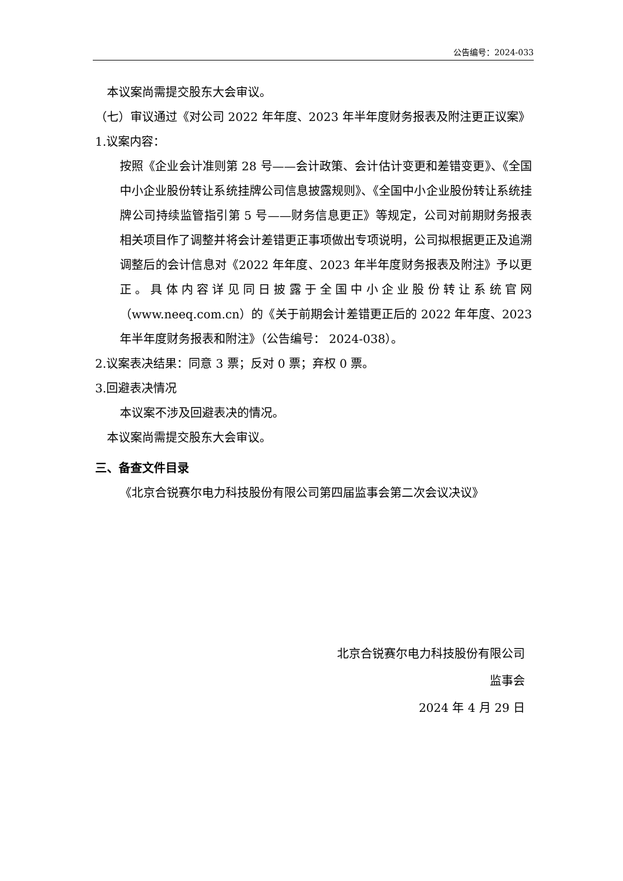公告编号：2024-033
本议案尚需提交股东大会审议。
（七）审议通过《对公司 2022 年年度、2023 年半年度财务报表及附注更正议案》
1.议案内容：
按照《企业会计准则第 28 号——会计政策、会计估计变更和差错变更》、《全国中小企业股份转让系统挂牌公司信息披露规则》、《全国中小企业股份转让系统挂牌公司持续监管指引第 5 号——财务信息更正》等规定，公司对前期财务报表相关项目作了调整并将会计差错更正事项做出专项说明，公司拟根据更正及追溯调整后的会计信息对《2022 年年度、2023 年半年度财务报表及附注》予以更正。具体内容详见同日披露于全国中小企业股份转让系统官网（www.neeq.com.cn）的《关于前期会计差错更正后的 2022 年年度、2023 年半年度财务报表和附注》（公告编号： 2024-038）。
2.议案表决结果：同意 3 票；反对 0 票；弃权 0 票。
3.回避表决情况
本议案不涉及回避表决的情况。
本议案尚需提交股东大会审议。
三、备查文件目录
《北京合锐赛尔电力科技股份有限公司第四届监事会第二次会议决议》
北京合锐赛尔电力科技股份有限公司
监事会
2024 年 4 月 29 日